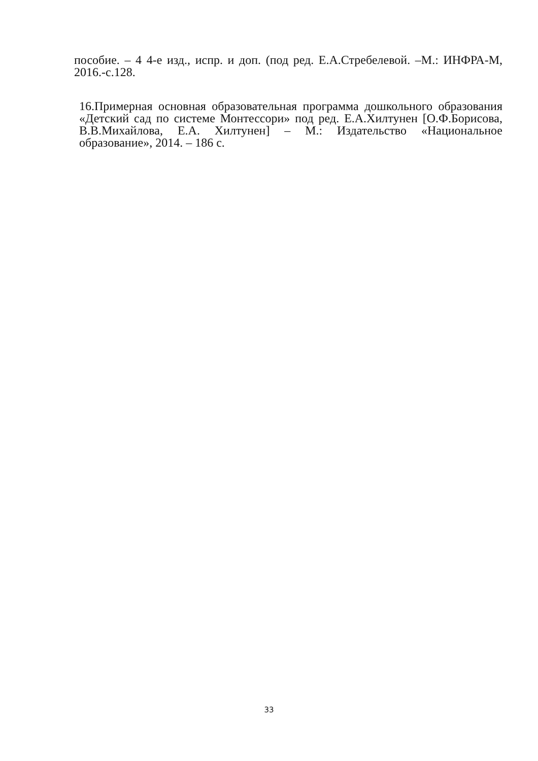пособие. – 4 4-е изд., испр. и доп. (под ред. Е.А.Стребелевой. –М.: ИНФРА-М, 2016.-с.128.
16.Примерная основная образовательная программа дошкольного образования «Детский сад по системе Монтессори» под ред. Е.А.Хилтунен [О.Ф.Борисова, В.В.Михайлова, Е.А. Хилтунен] – М.: Издательство «Национальное образование», 2014. – 186 с.
33